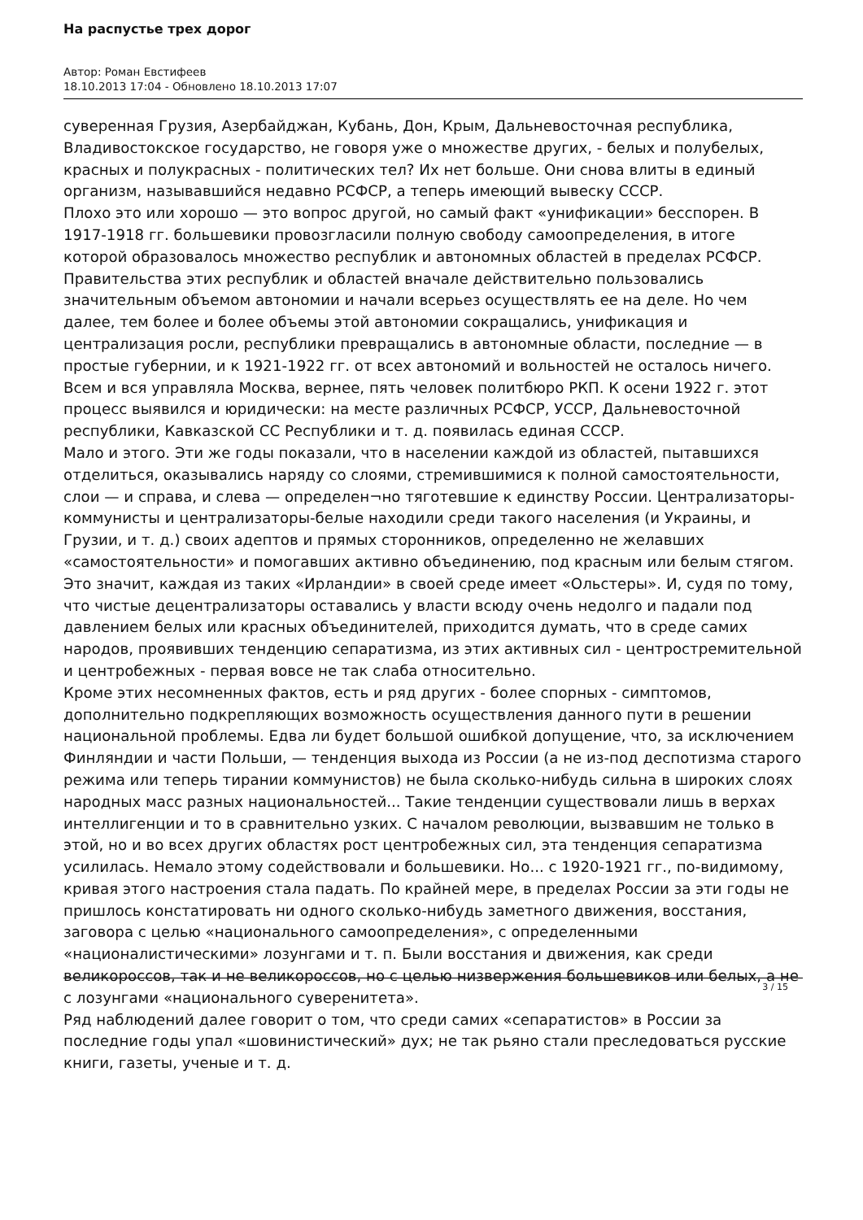На распустье трех дорог
Автор: Роман Евстифеев
18.10.2013 17:04 - Обновлено 18.10.2013 17:07
суверенная Грузия, Азербайджан, Кубань, Дон, Крым, Дальневосточная республика, Владивостокское государство, не говоря уже о множестве других, - белых и полубелых, красных и полукрасных - политических тел? Их нет больше. Они снова влиты в единый организм, называвшийся недавно РСФСР, а теперь имеющий вывеску СССР.
Плохо это или хорошо — это вопрос другой, но самый факт «унификации» бесспорен. В 1917-1918 гг. большевики провозгласили полную свободу самоопределения, в итоге которой образовалось множество республик и автономных областей в пределах РСФСР. Правительства этих республик и областей вначале действительно пользовались значительным объемом автономии и начали всерьез осуществлять ее на деле. Но чем далее, тем более и более объемы этой автономии сокращались, унификация и централизация росли, республики превращались в автономные области, последние — в простые губернии, и к 1921-1922 гг. от всех автономий и вольностей не осталось ничего. Всем и вся управляла Москва, вернее, пять человек политбюро РКП. К осени 1922 г. этот процесс выявился и юридически: на месте различных РСФСР, УССР, Дальневосточной республики, Кавказской СС Республики и т. д. появилась единая СССР.
Мало и этого. Эти же годы показали, что в населении каждой из областей, пытавшихся отделиться, оказывались наряду со слоями, стремившимися к полной самостоятельности, слои — и справа, и слева — определен¬но тяготевшие к единству России. Централизаторы-коммунисты и централизаторы-белые находили среди такого населения (и Украины, и Грузии, и т. д.) своих адептов и прямых сторонников, определенно не желавших «самостоятельности» и помогавших активно объединению, под красным или белым стягом. Это значит, каждая из таких «Ирландии» в своей среде имеет «Ольстеры». И, судя по тому, что чистые децентрализаторы оставались у власти всюду очень недолго и падали под давлением белых или красных объединителей, приходится думать, что в среде самих народов, проявивших тенденцию сепаратизма, из этих активных сил - центростремительной и центробежных - первая вовсе не так слаба относительно.
Кроме этих несомненных фактов, есть и ряд других - более спорных - симптомов, дополнительно подкрепляющих возможность осуществления данного пути в решении национальной проблемы. Едва ли будет большой ошибкой допущение, что, за исключением Финляндии и части Польши, — тенденция выхода из России (а не из-под деспотизма старого режима или теперь тирании коммунистов) не была сколько-нибудь сильна в широких слоях народных масс разных национальностей... Такие тенденции существовали лишь в верхах интеллигенции и то в сравнительно узких. С началом революции, вызвавшим не только в этой, но и во всех других областях рост центробежных сил, эта тенденция сепаратизма усилилась. Немало этому содействовали и большевики. Но... с 1920-1921 гг., по-видимому, кривая этого настроения стала падать. По крайней мере, в пределах России за эти годы не пришлось констатировать ни одного сколько-нибудь заметного движения, восстания, заговора с целью «национального самоопределения», с определенными «националистическими» лозунгами и т. п. Были восстания и движения, как среди великороссов, так и не великороссов, но с целью низвержения большевиков или белых, а не с лозунгами «национального суверенитета».
Ряд наблюдений далее говорит о том, что среди самих «сепаратистов» в России за последние годы упал «шовинистический» дух; не так рьяно стали преследоваться русские книги, газеты, ученые и т. д.
3 / 15